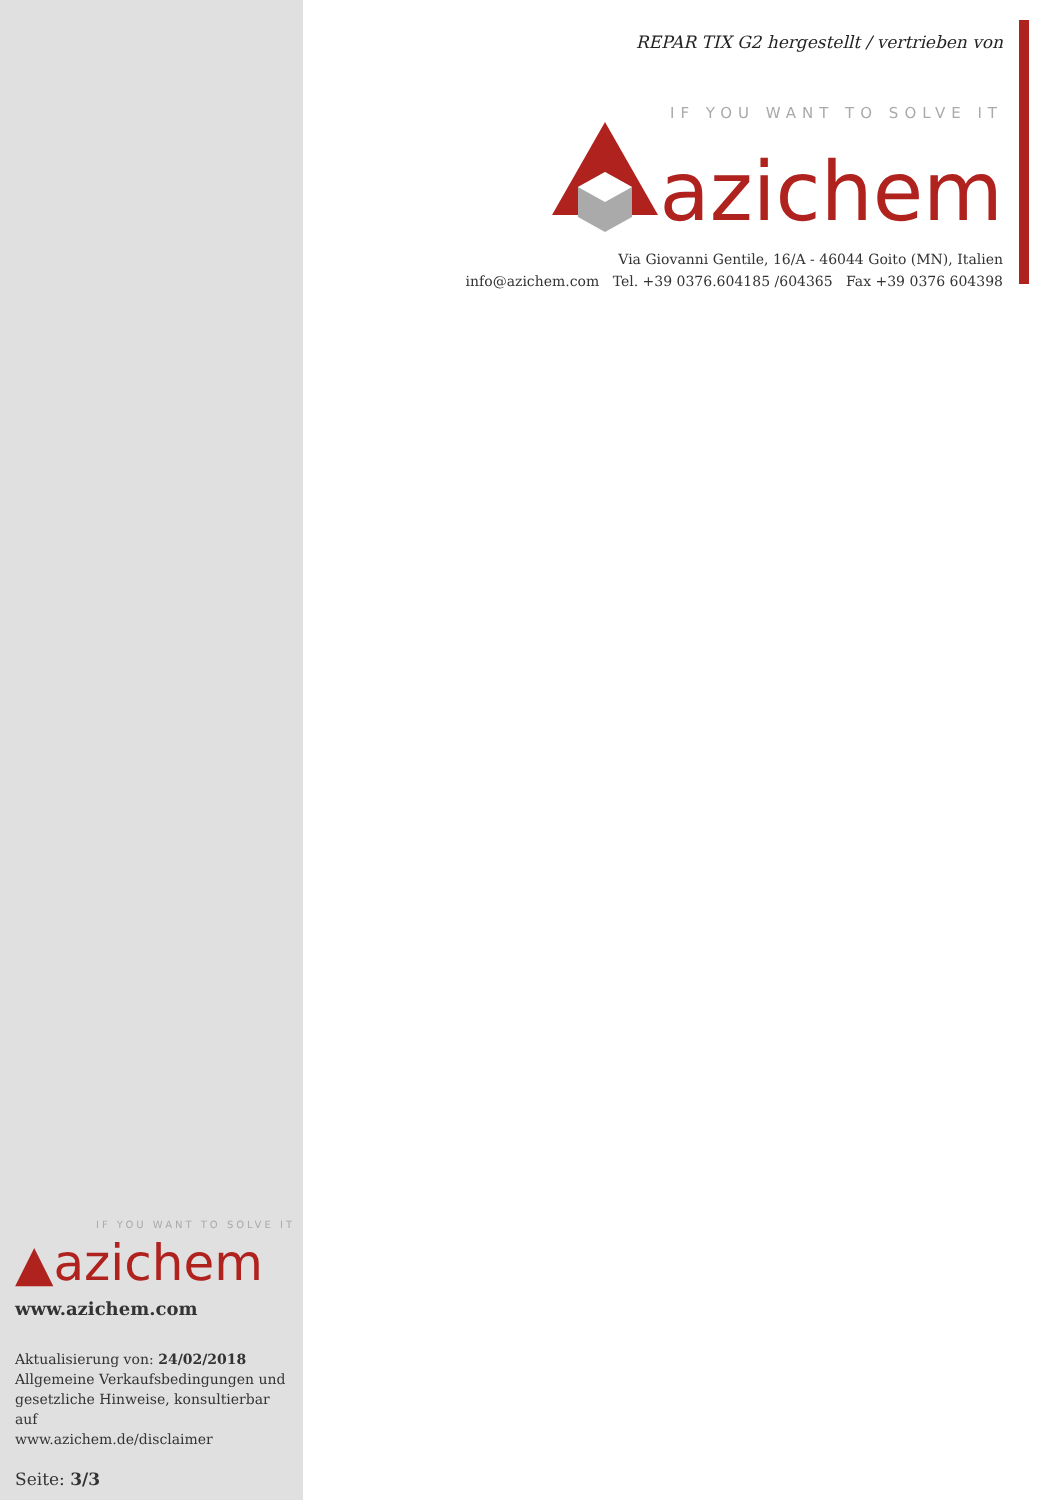REPAR TIX G2 hergestellt / vertrieben von
IF YOU WANT TO SOLVE IT
azichem
Via Giovanni Gentile, 16/A - 46044 Goito (MN), Italien
info@azichem.com Tel. +39 0376.604185 /604365 Fax +39 0376 604398
IF YOU WANT TO SOLVE IT
▲azichem
www.azichem.com
Aktualisierung von: 24/02/2018
Allgemeine Verkaufsbedingungen und gesetzliche Hinweise, konsultierbar auf
www.azichem.de/disclaimer
Seite: 3/3